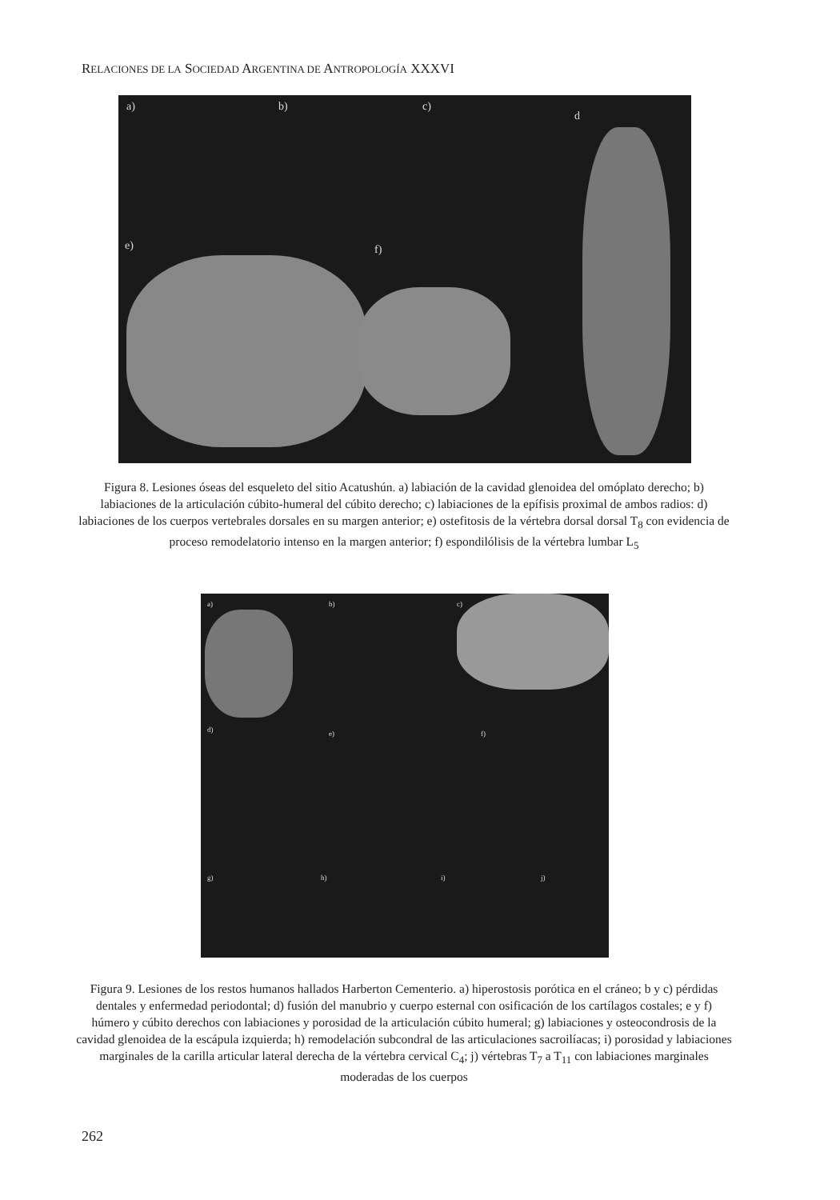RELACIONES DE LA SOCIEDAD ARGENTINA DE ANTROPOLOGÍA XXXVI
a) b) c)
d
e) f)
Figura 8. Lesiones óseas del esqueleto del sitio Acatushún. a) labiación de la cavidad glenoidea del omóplato derecho; b) labiaciones de la articulación cúbito-humeral del cúbito derecho; c) labiaciones de la epífisis proximal de ambos radios: d) labiaciones de los cuerpos vertebrales dorsales en su margen anterior; e) ostefitosis de la vértebra dorsal dorsal T<sub>8</sub> con evidencia de proceso remodelatorio intenso en la margen anterior; f) espondilólisis de la vértebra lumbar L<sub>5</sub>
a) b) c)
d) e) f)
g) h) i) j)
Figura 9. Lesiones de los restos humanos hallados Harberton Cementerio. a) hiperostosis porótica en el cráneo; b y c) pérdidas dentales y enfermedad periodontal; d) fusión del manubrio y cuerpo esternal con osificación de los cartílagos costales; e y f) húmero y cúbito derechos con labiaciones y porosidad de la articulación cúbito humeral; g) labiaciones y osteocondrosis de la cavidad glenoidea de la escápula izquierda; h) remodelación subcondral de las articulaciones sacroilíacas; i) porosidad y labiaciones marginales de la carilla articular lateral derecha de la vértebra cervical C<sub>4</sub>; j) vértebras T<sub>7</sub> a T<sub>11</sub> con labiaciones marginales moderadas de los cuerpos
262